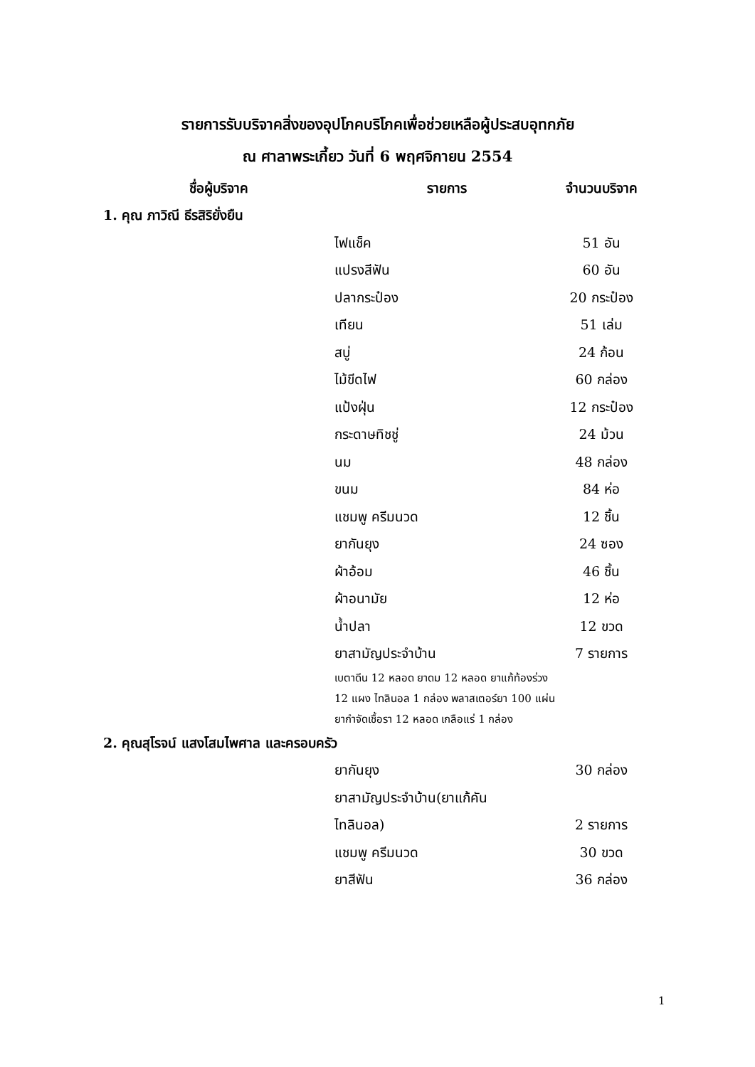รายการรับบริจาคสิ่งของอุปโภคบริโภคเพื่อช่วยเหลือผู้ประสบอุทกภัย
ณ ศาลาพระเกี้ยว วันที่ 6 พฤศจิกายน 2554
| ชื่อผู้บริจาค | รายการ | จำนวนบริจาค |
| --- | --- | --- |
| 1. คุณ ภาวิณี ธีรสิริยั่งยืน | | |
| | ไฟแช็ค | 51 อัน |
| | แปรงสีฟัน | 60 อัน |
| | ปลากระป๋อง | 20 กระป๋อง |
| | เทียน | 51 เล่ม |
| | สบู่ | 24 ก้อน |
| | ไม้ขีดไฟ | 60 กล่อง |
| | แป้งฝุ่น | 12 กระป๋อง |
| | กระดาษทิชชู่ | 24 ม้วน |
| | นม | 48 กล่อง |
| | ขนม | 84 ห่อ |
| | แชมพู ครีมนวด | 12 ชิ้น |
| | ยากันยุง | 24 ซอง |
| | ผ้าอ้อม | 46 ชิ้น |
| | ผ้าอนามัย | 12 ห่อ |
| | น้ำปลา | 12 ขวด |
| | ยาสามัญประจำบ้าน | 7 รายการ |
| | เบตาดีน 12 หลอด ยาดม 12 หลอด ยาแก้ท้องร่วง 12 แผง ไทลินอล 1 กล่อง พลาสเตอร์ยา 100 แผ่น ยากำจัดเชื้อรา 12 หลอด เกลือแร่ 1 กล่อง | |
| 2. คุณสุโรจน์ แสงโสมไพศาล และครอบครัว | | |
| | ยากันยุง | 30 กล่อง |
| | ยาสามัญประจำบ้าน(ยาแก้คัน | |
| | ไทลินอล) | 2 รายการ |
| | แชมพู ครีมนวด | 30 ขวด |
| | ยาสีฟัน | 36 กล่อง |
1